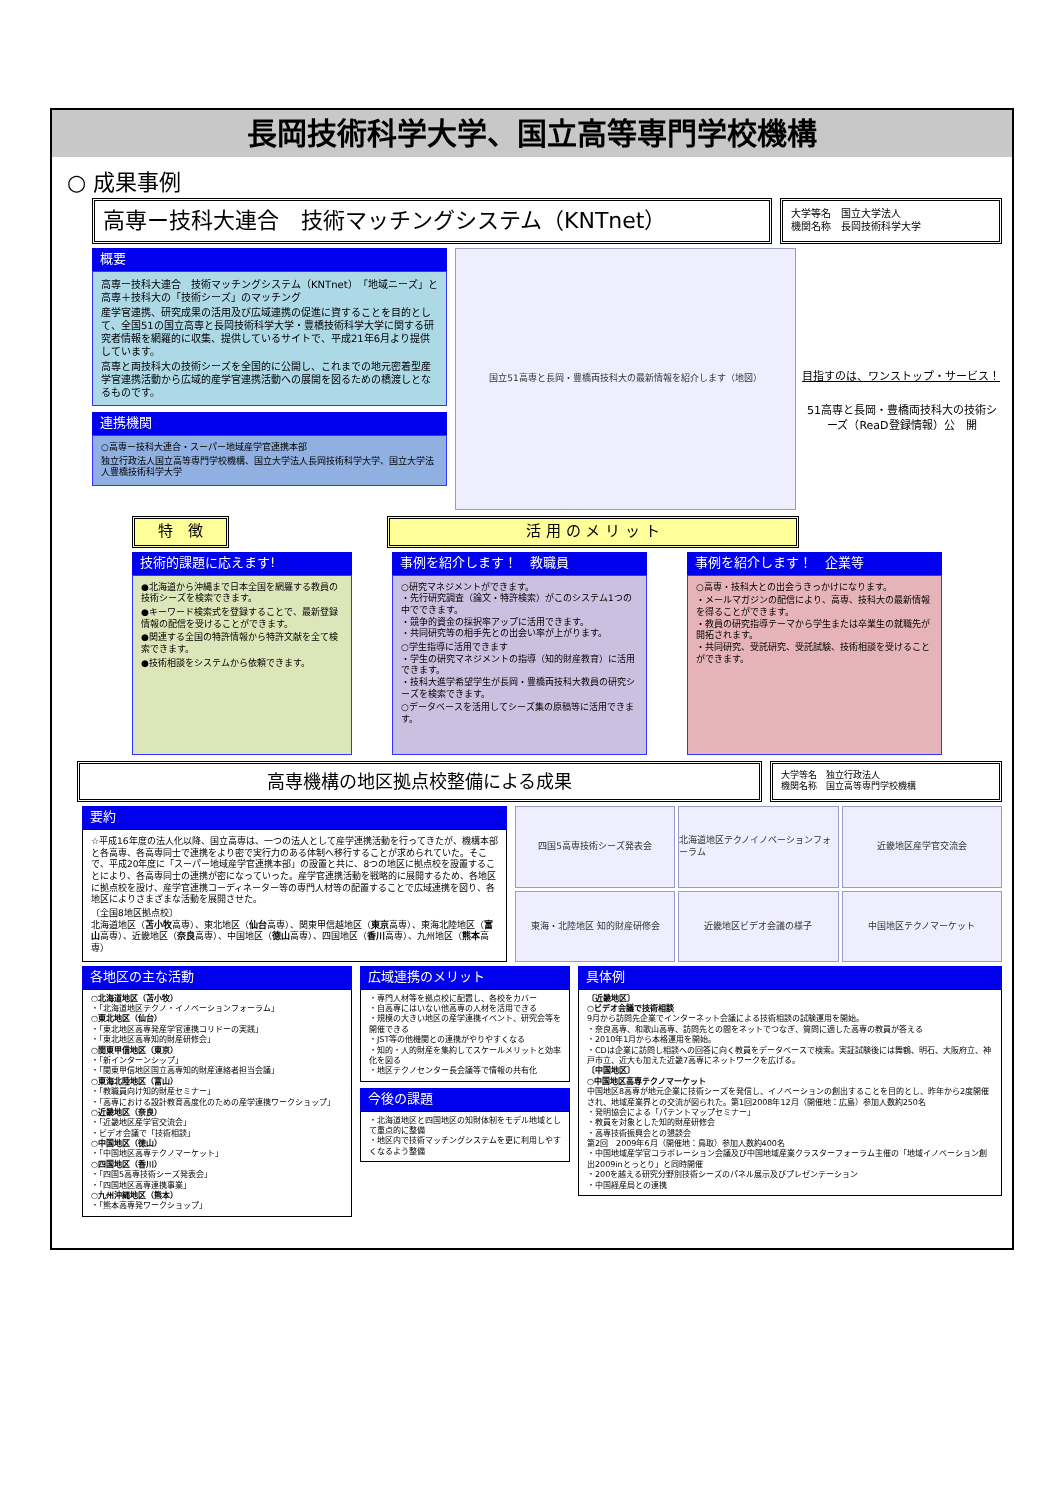長岡技術科学大学、国立高等専門学校機構
○ 成果事例
高専ー技科大連合　技術マッチングシステム（KNTnet）
大学等名　国立大学法人
機関名称　長岡技術科学大学
概要
高専ー技科大連合　技術マッチングシステム（KNTnet）「地域ニーズ」と高専＋技科大の「技術シーズ」のマッチング
産学官連携、研究成果の活用及び広域連携の促進に資することを目的として、全国51の国立高専と長岡技術科学大学・豊橋技術科学大学に関する研究者情報を網羅的に収集、提供しているサイトで、平成21年6月より提供しています。
高専と両技科大の技術シーズを全国的に公開し、これまでの地元密着型産学官連携活動から広域的産学官連携活動への展開を図るための橋渡しとなるものです。
連携機関
○高専ー技科大連合・スーパー地域産学官連携本部
独立行政法人国立高等専門学校機構、国立大学法人長岡技術科学大学、国立大学法人豊橋技術科学大学
国立51高専と長岡・豊橋両技科大の最新情報を紹介します（地図）
目指すのは、ワンストップ・サービス！
51高専と長岡・豊橋両技科大の技術シーズ（ReaD登録情報）公　開
特　徴 活 用 の メ リ ッ ト
技術的課題に応えます!
●北海道から沖縄まで日本全国を網羅する教員の技術シーズを検索できます。
●キーワード検索式を登録することで、最新登録情報の配信を受けることができます。
●関連する全国の特許情報から特許文献を全て検索できます。
●技術相談をシステムから依頼できます。
事例を紹介します！　教職員
○研究マネジメントができます。
・先行研究調査（論文・特許検索）がこのシステム1つの中でできます。
・競争的資金の採択率アップに活用できます。
・共同研究等の相手先との出会い率が上がります。
○学生指導に活用できます
・学生の研究マネジメントの指導（知的財産教育）に活用できます。
・技科大進学希望学生が長岡・豊橋両技科大教員の研究シーズを検索できます。
○データベースを活用してシーズ集の原稿等に活用できます。
事例を紹介します！　企業等
○高専・技科大との出会うきっかけになります。
・メールマガジンの配信により、高専、技科大の最新情報を得ることができます。
・教員の研究指導テーマから学生または卒業生の就職先が開拓されます。
・共同研究、受託研究、受託試験、技術相談を受けることができます。
高専機構の地区拠点校整備による成果
大学等名　独立行政法人
機関名称　国立高等専門学校機構
要約
☆平成16年度の法人化以降、国立高専は、一つの法人として産学連携活動を行ってきたが、機構本部と各高専、各高専同士で連携をより密で実行力のある体制へ移行することが求められていた。そこで、平成20年度に「スーパー地域産学官連携本部」の設置と共に、8つの地区に拠点校を設置することにより、各高専同士の連携が密になっていった。産学官連携活動を戦略的に展開するため、各地区に拠点校を設け、産学官連携コーディネーター等の専門人材等の配置することで広域連携を図り、各地区によりさまざまな活動を展開させた。
〔全国8地区拠点校〕
北海道地区（苫小牧高専）、東北地区（仙台高専）、関東甲信越地区（東京高専）、東海北陸地区（富山高専）、近畿地区（奈良高専）、中国地区（徳山高専）、四国地区（香川高専）、九州地区（熊本高専）
四国5高専技術シーズ発表会
北海道地区テクノイノベーションフォーラム
近畿地区産学官交流会
東海・北陸地区 知的財産研修会
近畿地区ビデオ会議の様子
中国地区テクノマーケット
各地区の主な活動
○北海道地区（苫小牧）
・「北海道地区テクノ・イノベーションフォーラム」
○東北地区（仙台）
・「東北地区高専発産学官連携コリドーの実践」
・「東北地区高専知的財産研修会」
○関東甲信地区（東京）
・「新インターンシップ」
・「関東甲信地区国立高専知的財産連絡者担当会議」
○東海北陸地区（富山）
・「教職員向け知的財産セミナー」
・「高専における設計教育高度化のための産学連携ワークショップ」
○近畿地区（奈良）
・「近畿地区産学官交流会」
・ビデオ会議で「技術相談」
○中国地区（徳山）
・「中国地区高専テクノマーケット」
○四国地区（香川）
・「四国5高専技術シーズ発表会」
・「四国地区高専連携事業」
○九州沖縄地区（熊本）
・「熊本高専発ワークショップ」
広域連携のメリット
・専門人材等を拠点校に配置し、各校をカバー
・自高専にはいない他高専の人材を活用できる
・規模の大きい地区の産学連携イベント、研究会等を開催できる
・JST等の他機関との連携がやりやすくなる
・知的・人的財産を集約してスケールメリットと効率化を図る
・地区テクノセンター長会議等で情報の共有化
今後の課題
・北海道地区と四国地区の知財体制をモデル地域として重点的に整備
・地区内で技術マッチングシステムを更に利用しやすくなるよう整備
具体例
〔近畿地区〕
○ビデオ会議で技術相談
9月から訪問先企業でインターネット会議による技術相談の試験運用を開始。
・奈良高専、和歌山高専、訪問先との間をネットでつなぎ、質問に適した高専の教員が答える
・2010年1月から本格運用を開始。
・CDは企業に訪問し相談への回答に向く教員をデータベースで検索。実証試験後には舞鶴、明石、大阪府立、神戸市立、近大も加えた近畿7高専にネットワークを広げる。
〔中国地区〕
○中国地区高専テクノマーケット
中国地区8高専が地元企業に技術シーズを発信し、イノベーションの創出することを目的とし、昨年から2度開催され、地域産業界との交流が図られた。第1回2008年12月（開催地：広島）参加人数約250名
・発明協会による「パテントマップセミナー」
・教員を対象とした知的財産研修会
・高専技術振興会との懇談会
第2回　2009年6月（開催地：鳥取）参加人数約400名
・中国地域産学官コラボレーション会議及び中国地域産業クラスターフォーラム主催の「地域イノベーション創出2009inとっとり」と同時開催
・200を越える研究分野別技術シーズのパネル展示及びプレゼンテーション
・中国経産局との連携